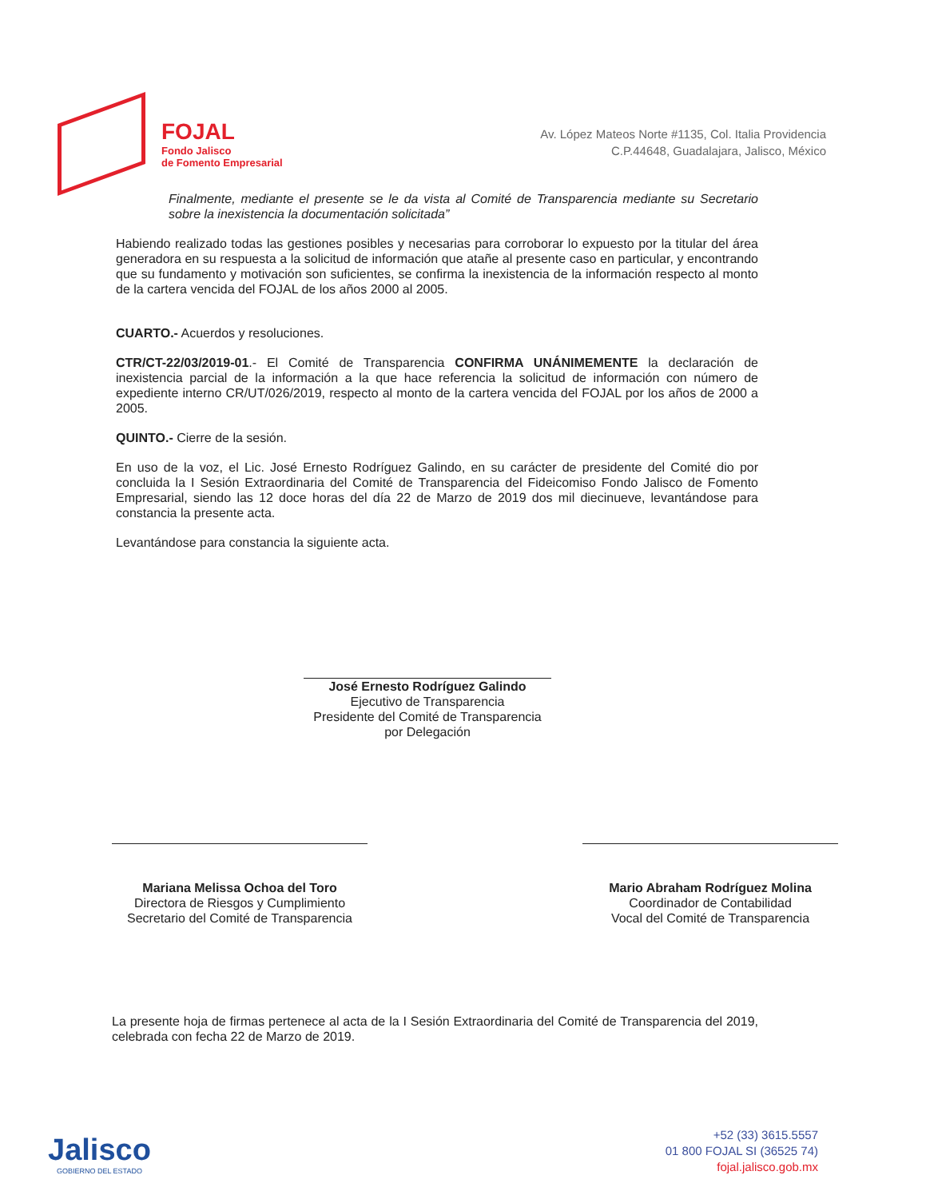FOJAL
Fondo Jalisco
de Fomento Empresarial
Av. López Mateos Norte #1135, Col. Italia Providencia
C.P.44648, Guadalajara, Jalisco, México
Finalmente, mediante el presente se le da vista al Comité de Transparencia mediante su Secretario sobre la inexistencia la documentación solicitada”
Habiendo realizado todas las gestiones posibles y necesarias para corroborar lo expuesto por la titular del área generadora en su respuesta a la solicitud de información que atañe al presente caso en particular, y encontrando que su fundamento y motivación son suficientes, se confirma la inexistencia de la información respecto al monto de la cartera vencida del FOJAL de los años 2000 al 2005.
CUARTO.- Acuerdos y resoluciones.
CTR/CT-22/03/2019-01.- El Comité de Transparencia CONFIRMA UNÁNIMEMENTE la declaración de inexistencia parcial de la información a la que hace referencia la solicitud de información con número de expediente interno CR/UT/026/2019, respecto al monto de la cartera vencida del FOJAL por los años de 2000 a 2005.
QUINTO.- Cierre de la sesión.
En uso de la voz, el Lic. José Ernesto Rodríguez Galindo, en su carácter de presidente del Comité dio por concluida la I Sesión Extraordinaria del Comité de Transparencia del Fideicomiso Fondo Jalisco de Fomento Empresarial, siendo las 12 doce horas del día 22 de Marzo de 2019 dos mil diecinueve, levantándose para constancia la presente acta.
Levantándose para constancia la siguiente acta.
José Ernesto Rodríguez Galindo
Ejecutivo de Transparencia
Presidente del Comité de Transparencia por Delegación
Mariana Melissa Ochoa del Toro
Directora de Riesgos y Cumplimiento
Secretario del Comité de Transparencia
Mario Abraham Rodríguez Molina
Coordinador de Contabilidad
Vocal del Comité de Transparencia
La presente hoja de firmas pertenece al acta de la I Sesión Extraordinaria del Comité de Transparencia del 2019, celebrada con fecha 22 de Marzo de 2019.
Jalisco
GOBIERNO DEL ESTADO
+52 (33) 3615.5557
01 800 FOJAL SI (36525 74)
fojal.jalisco.gob.mx